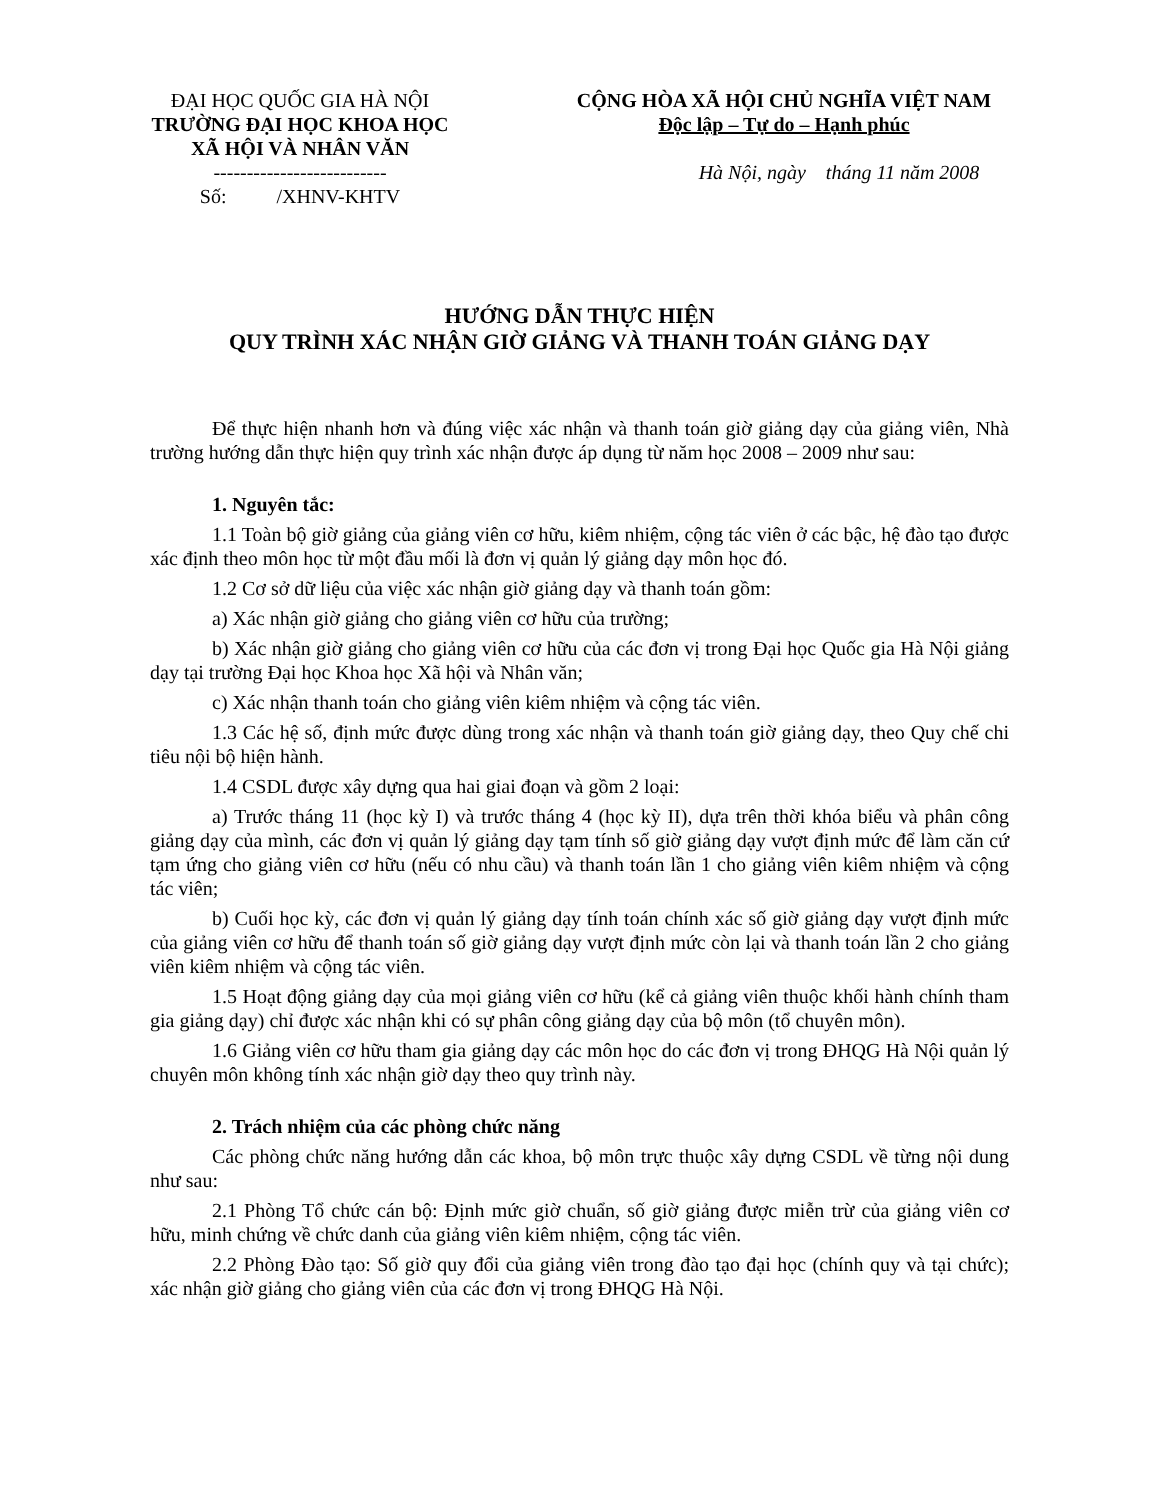ĐẠI HỌC QUỐC GIA HÀ NỘI
TRƯỜNG ĐẠI HỌC KHOA HỌC
XÃ HỘI VÀ NHÂN VĂN
--------------------------
Số: /XHNV-KHTV
CỘNG HÒA XÃ HỘI CHỦ NGHĨA VIỆT NAM
Độc lập – Tự do – Hạnh phúc
Hà Nội, ngày tháng 11 năm 2008
HƯỚNG DẪN THỰC HIỆN
QUY TRÌNH XÁC NHẬN GIỜ GIẢNG VÀ THANH TOÁN GIẢNG DẠY
Để thực hiện nhanh hơn và đúng việc xác nhận và thanh toán giờ giảng dạy của giảng viên, Nhà trường hướng dẫn thực hiện quy trình xác nhận được áp dụng từ năm học 2008 – 2009 như sau:
1. Nguyên tắc:
1.1 Toàn bộ giờ giảng của giảng viên cơ hữu, kiêm nhiệm, cộng tác viên ở các bậc, hệ đào tạo được xác định theo môn học từ một đầu mối là đơn vị quản lý giảng dạy môn học đó.
1.2 Cơ sở dữ liệu của việc xác nhận giờ giảng dạy và thanh toán gồm:
a) Xác nhận giờ giảng cho giảng viên cơ hữu của trường;
b) Xác nhận giờ giảng cho giảng viên cơ hữu của các đơn vị trong Đại học Quốc gia Hà Nội giảng dạy tại trường Đại học Khoa học Xã hội và Nhân văn;
c) Xác nhận thanh toán cho giảng viên kiêm nhiệm và cộng tác viên.
1.3 Các hệ số, định mức được dùng trong xác nhận và thanh toán giờ giảng dạy, theo Quy chế chi tiêu nội bộ hiện hành.
1.4 CSDL được xây dựng qua hai giai đoạn và gồm 2 loại:
a) Trước tháng 11 (học kỳ I) và trước tháng 4 (học kỳ II), dựa trên thời khóa biểu và phân công giảng dạy của mình, các đơn vị quản lý giảng dạy tạm tính số giờ giảng dạy vượt định mức để làm căn cứ tạm ứng cho giảng viên cơ hữu (nếu có nhu cầu) và thanh toán lần 1 cho giảng viên kiêm nhiệm và cộng tác viên;
b) Cuối học kỳ, các đơn vị quản lý giảng dạy tính toán chính xác số giờ giảng dạy vượt định mức của giảng viên cơ hữu để thanh toán số giờ giảng dạy vượt định mức còn lại và thanh toán lần 2 cho giảng viên kiêm nhiệm và cộng tác viên.
1.5 Hoạt động giảng dạy của mọi giảng viên cơ hữu (kể cả giảng viên thuộc khối hành chính tham gia giảng dạy) chỉ được xác nhận khi có sự phân công giảng dạy của bộ môn (tổ chuyên môn).
1.6 Giảng viên cơ hữu tham gia giảng dạy các môn học do các đơn vị trong ĐHQG Hà Nội quản lý chuyên môn không tính xác nhận giờ dạy theo quy trình này.
2. Trách nhiệm của các phòng chức năng
Các phòng chức năng hướng dẫn các khoa, bộ môn trực thuộc xây dựng CSDL về từng nội dung như sau:
2.1 Phòng Tổ chức cán bộ: Định mức giờ chuẩn, số giờ giảng được miễn trừ của giảng viên cơ hữu, minh chứng về chức danh của giảng viên kiêm nhiệm, cộng tác viên.
2.2 Phòng Đào tạo: Số giờ quy đổi của giảng viên trong đào tạo đại học (chính quy và tại chức); xác nhận giờ giảng cho giảng viên của các đơn vị trong ĐHQG Hà Nội.